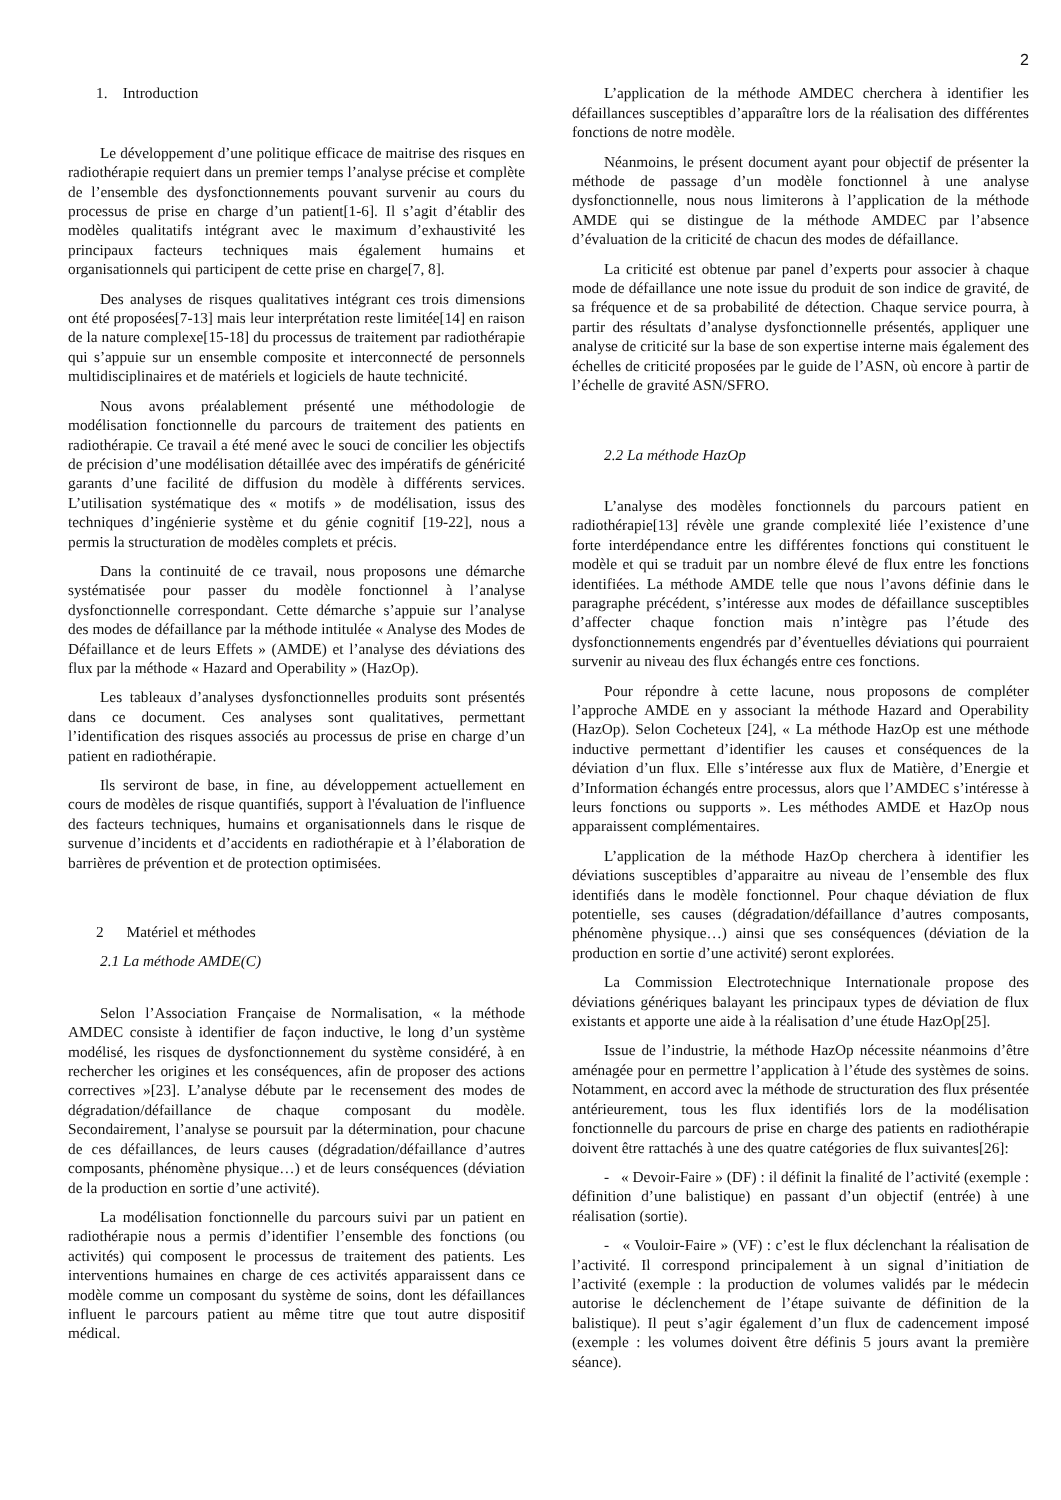2
1. Introduction
Le développement d’une politique efficace de maitrise des risques en radiothérapie requiert dans un premier temps l’analyse précise et complète de l’ensemble des dysfonctionnements pouvant survenir au cours du processus de prise en charge d’un patient[1-6]. Il s’agit d’établir des modèles qualitatifs intégrant avec le maximum d’exhaustivité les principaux facteurs techniques mais également humains et organisationnels qui participent de cette prise en charge[7, 8].
Des analyses de risques qualitatives intégrant ces trois dimensions ont été proposées[7-13] mais leur interprétation reste limitée[14] en raison de la nature complexe[15-18] du processus de traitement par radiothérapie qui s’appuie sur un ensemble composite et interconnecté de personnels multidisciplinaires et de matériels et logiciels de haute technicité.
Nous avons préalablement présenté une méthodologie de modélisation fonctionnelle du parcours de traitement des patients en radiothérapie. Ce travail a été mené avec le souci de concilier les objectifs de précision d’une modélisation détaillée avec des impératifs de généricité garants d’une facilité de diffusion du modèle à différents services. L’utilisation systématique des « motifs » de modélisation, issus des techniques d’ingénierie système et du génie cognitif [19-22], nous a permis la structuration de modèles complets et précis.
Dans la continuité de ce travail, nous proposons une démarche systématisée pour passer du modèle fonctionnel à l’analyse dysfonctionnelle correspondant. Cette démarche s’appuie sur l’analyse des modes de défaillance par la méthode intitulée « Analyse des Modes de Défaillance et de leurs Effets » (AMDE) et l’analyse des déviations des flux par la méthode « Hazard and Operability » (HazOp).
Les tableaux d’analyses dysfonctionnelles produits sont présentés dans ce document. Ces analyses sont qualitatives, permettant l’identification des risques associés au processus de prise en charge d’un patient en radiothérapie.
Ils serviront de base, in fine, au développement actuellement en cours de modèles de risque quantifiés, support à l'évaluation de l'influence des facteurs techniques, humains et organisationnels dans le risque de survenue d’incidents et d’accidents en radiothérapie et à l’élaboration de barrières de prévention et de protection optimisées.
2 Matériel et méthodes
2.1 La méthode AMDE(C)
Selon l’Association Française de Normalisation, « la méthode AMDEC consiste à identifier de façon inductive, le long d’un système modélisé, les risques de dysfonctionnement du système considéré, à en rechercher les origines et les conséquences, afin de proposer des actions correctives »[23]. L’analyse débute par le recensement des modes de dégradation/défaillance de chaque composant du modèle. Secondairement, l’analyse se poursuit par la détermination, pour chacune de ces défaillances, de leurs causes (dégradation/défaillance d’autres composants, phénomène physique…) et de leurs conséquences (déviation de la production en sortie d’une activité).
La modélisation fonctionnelle du parcours suivi par un patient en radiothérapie nous a permis d’identifier l’ensemble des fonctions (ou activités) qui composent le processus de traitement des patients. Les interventions humaines en charge de ces activités apparaissent dans ce modèle comme un composant du système de soins, dont les défaillances influent le parcours patient au même titre que tout autre dispositif médical.
L’application de la méthode AMDEC cherchera à identifier les défaillances susceptibles d’apparaître lors de la réalisation des différentes fonctions de notre modèle.
Néanmoins, le présent document ayant pour objectif de présenter la méthode de passage d’un modèle fonctionnel à une analyse dysfonctionnelle, nous nous limiterons à l’application de la méthode AMDE qui se distingue de la méthode AMDEC par l’absence d’évaluation de la criticité de chacun des modes de défaillance.
La criticité est obtenue par panel d’experts pour associer à chaque mode de défaillance une note issue du produit de son indice de gravité, de sa fréquence et de sa probabilité de détection. Chaque service pourra, à partir des résultats d’analyse dysfonctionnelle présentés, appliquer une analyse de criticité sur la base de son expertise interne mais également des échelles de criticité proposées par le guide de l’ASN, où encore à partir de l’échelle de gravité ASN/SFRO.
2.2 La méthode HazOp
L’analyse des modèles fonctionnels du parcours patient en radiothérapie[13] révèle une grande complexité liée l’existence d’une forte interdépendance entre les différentes fonctions qui constituent le modèle et qui se traduit par un nombre élevé de flux entre les fonctions identifiées. La méthode AMDE telle que nous l’avons définie dans le paragraphe précédent, s’intéresse aux modes de défaillance susceptibles d’affecter chaque fonction mais n’intègre pas l’étude des dysfonctionnements engendrés par d’éventuelles déviations qui pourraient survenir au niveau des flux échangés entre ces fonctions.
Pour répondre à cette lacune, nous proposons de compléter l’approche AMDE en y associant la méthode Hazard and Operability (HazOp). Selon Cocheteux [24], « La méthode HazOp est une méthode inductive permettant d’identifier les causes et conséquences de la déviation d’un flux. Elle s’intéresse aux flux de Matière, d’Energie et d’Information échangés entre processus, alors que l’AMDEC s’intéresse à leurs fonctions ou supports ». Les méthodes AMDE et HazOp nous apparaissent complémentaires.
L’application de la méthode HazOp cherchera à identifier les déviations susceptibles d’apparaitre au niveau de l’ensemble des flux identifiés dans le modèle fonctionnel. Pour chaque déviation de flux potentielle, ses causes (dégradation/défaillance d’autres composants, phénomène physique…) ainsi que ses conséquences (déviation de la production en sortie d’une activité) seront explorées.
La Commission Electrotechnique Internationale propose des déviations génériques balayant les principaux types de déviation de flux existants et apporte une aide à la réalisation d’une étude HazOp[25].
Issue de l’industrie, la méthode HazOp nécessite néanmoins d’être aménagée pour en permettre l’application à l’étude des systèmes de soins. Notamment, en accord avec la méthode de structuration des flux présentée antérieurement, tous les flux identifiés lors de la modélisation fonctionnelle du parcours de prise en charge des patients en radiothérapie doivent être rattachés à une des quatre catégories de flux suivantes[26]:
- « Devoir-Faire » (DF) : il définit la finalité de l’activité (exemple : définition d’une balistique) en passant d’un objectif (entrée) à une réalisation (sortie).
- « Vouloir-Faire » (VF) : c’est le flux déclenchant la réalisation de l’activité. Il correspond principalement à un signal d’initiation de l’activité (exemple : la production de volumes validés par le médecin autorise le déclenchement de l’étape suivante de définition de la balistique). Il peut s’agir également d’un flux de cadencement imposé (exemple : les volumes doivent être définis 5 jours avant la première séance).